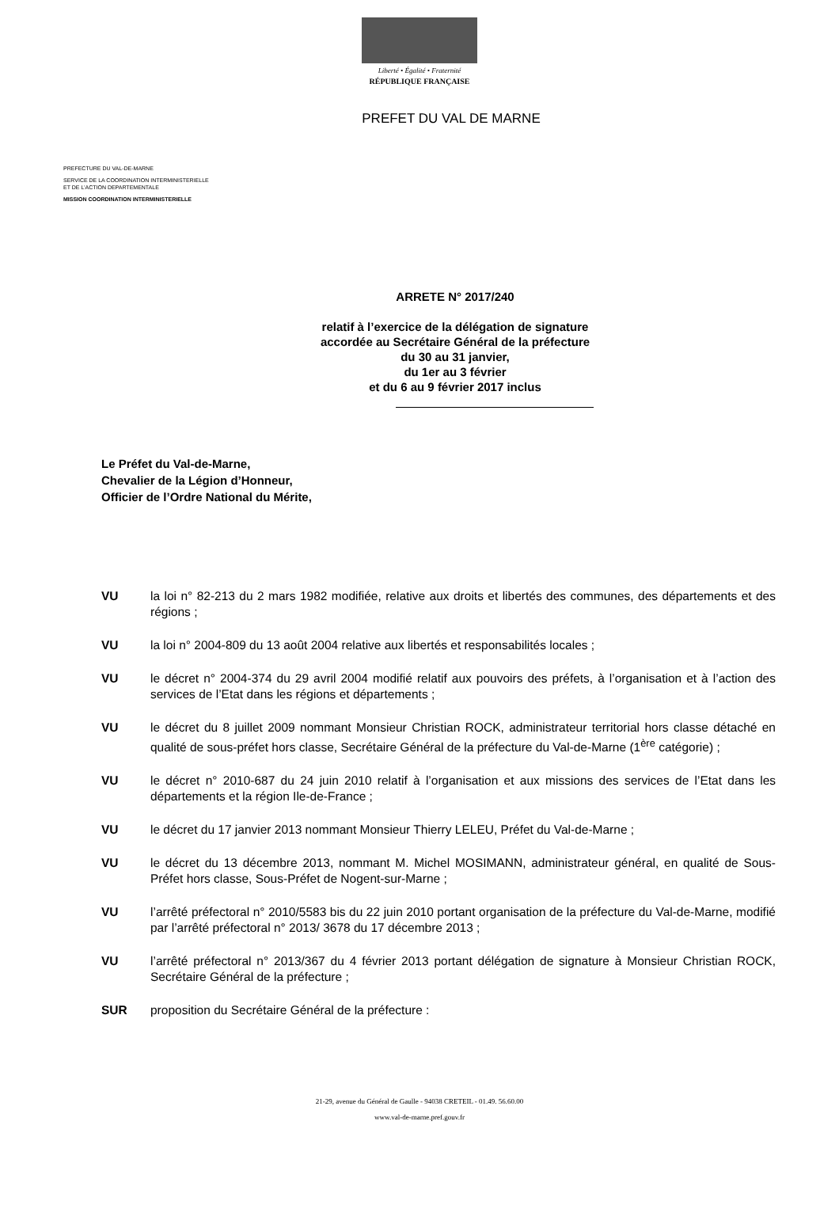Liberté • Égalité • Fraternité
RÉPUBLIQUE FRANÇAISE
PREFET DU VAL DE MARNE
PREFECTURE DU VAL-DE-MARNE
SERVICE DE LA COORDINATION INTERMINISTERIELLE
ET DE L’ACTION DEPARTEMENTALE
MISSION COORDINATION INTERMINISTERIELLE
ARRETE N° 2017/240
relatif à l’exercice de la délégation de signature
accordée au Secrétaire Général de la préfecture
du 30 au 31 janvier,
du 1er au 3 février
et du 6 au 9 février 2017 inclus
Le Préfet du Val-de-Marne,
Chevalier de la Légion d’Honneur,
Officier de l’Ordre National du Mérite,
VU la loi n° 82-213 du 2 mars 1982 modifiée, relative aux droits et libertés des communes, des départements et des régions ;
VU la loi n° 2004-809 du 13 août 2004 relative aux libertés et responsabilités locales ;
VU le décret n° 2004-374 du 29 avril 2004 modifié relatif aux pouvoirs des préfets, à l’organisation et à l’action des services de l’Etat dans les régions et départements ;
VU le décret du 8 juillet 2009 nommant Monsieur Christian ROCK, administrateur territorial hors classe détaché en qualité de sous-préfet hors classe, Secrétaire Général de la préfecture du Val-de-Marne (1<sup>ère</sup> catégorie) ;
VU le décret n° 2010-687 du 24 juin 2010 relatif à l’organisation et aux missions des services de l’Etat dans les départements et la région Ile-de-France ;
VU le décret du 17 janvier 2013 nommant Monsieur Thierry LELEU, Préfet du Val-de-Marne ;
VU le décret du 13 décembre 2013, nommant M. Michel MOSIMANN, administrateur général, en qualité de Sous-Préfet hors classe, Sous-Préfet de Nogent-sur-Marne ;
VU l’arrêté préfectoral n° 2010/5583 bis du 22 juin 2010 portant organisation de la préfecture du Val-de-Marne, modifié par l’arrêté préfectoral n° 2013/ 3678 du 17 décembre 2013 ;
VU l’arrêté préfectoral n° 2013/367 du 4 février 2013 portant délégation de signature à Monsieur Christian ROCK, Secrétaire Général de la préfecture ;
SUR proposition du Secrétaire Général de la préfecture :
21-29, avenue du Général de Gaulle - 94038 CRETEIL - 01.49. 56.60.00
www.val-de-marne.pref.gouv.fr